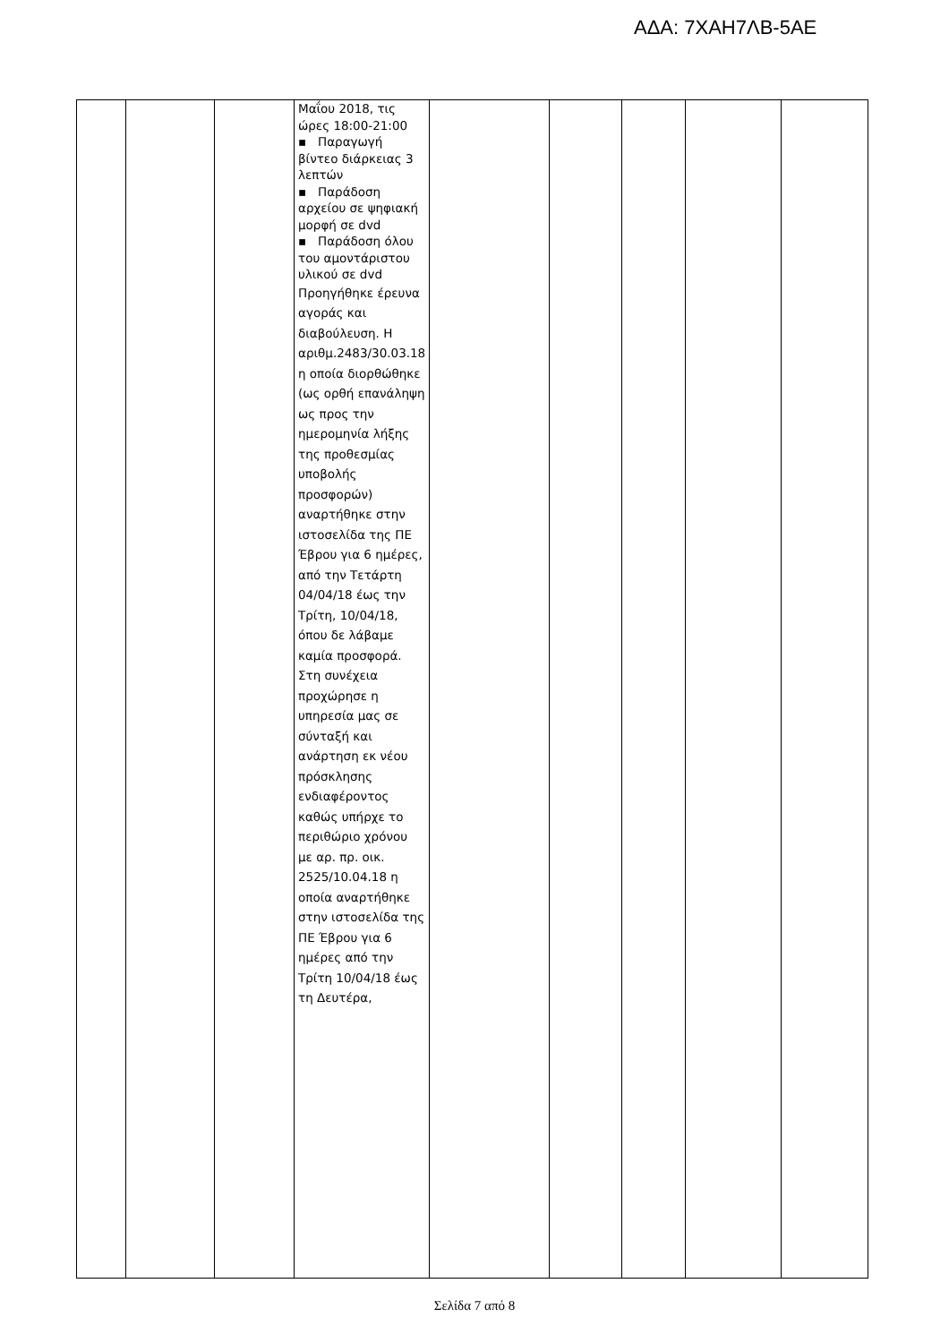ΑΔΑ: 7ΧΑΗ7ΛΒ-5ΑΕ
| | | | Μαΐου 2018, τις ώρες 18:00-21:00 ▪ Παραγωγή βίντεο διάρκειας 3 λεπτών ▪ Παράδοση αρχείου σε ψηφιακή μορφή σε dvd ▪ Παράδοση όλου του αμοντάριστου υλικού σε dvd Προηγήθηκε έρευνα αγοράς και διαβούλευση. Η αριθμ.2483/30.03.18 η οποία διορθώθηκε (ως ορθή επανάληψη ως προς την ημερομηνία λήξης της προθεσμίας υποβολής προσφορών) αναρτήθηκε στην ιστοσελίδα της ΠΕ Έβρου για 6 ημέρες, από την Τετάρτη 04/04/18 έως την Τρίτη, 10/04/18, όπου δε λάβαμε καμία προσφορά. Στη συνέχεια προχώρησε η υπηρεσία μας σε σύνταξή και ανάρτηση εκ νέου πρόσκλησης ενδιαφέροντος καθώς υπήρχε το περιθώριο χρόνου με αρ. πρ. οικ. 2525/10.04.18 η οποία αναρτήθηκε στην ιστοσελίδα της ΠΕ Έβρου για 6 ημέρες από την Τρίτη 10/04/18 έως τη Δευτέρα, | | | | | |
Σελίδα 7 από 8